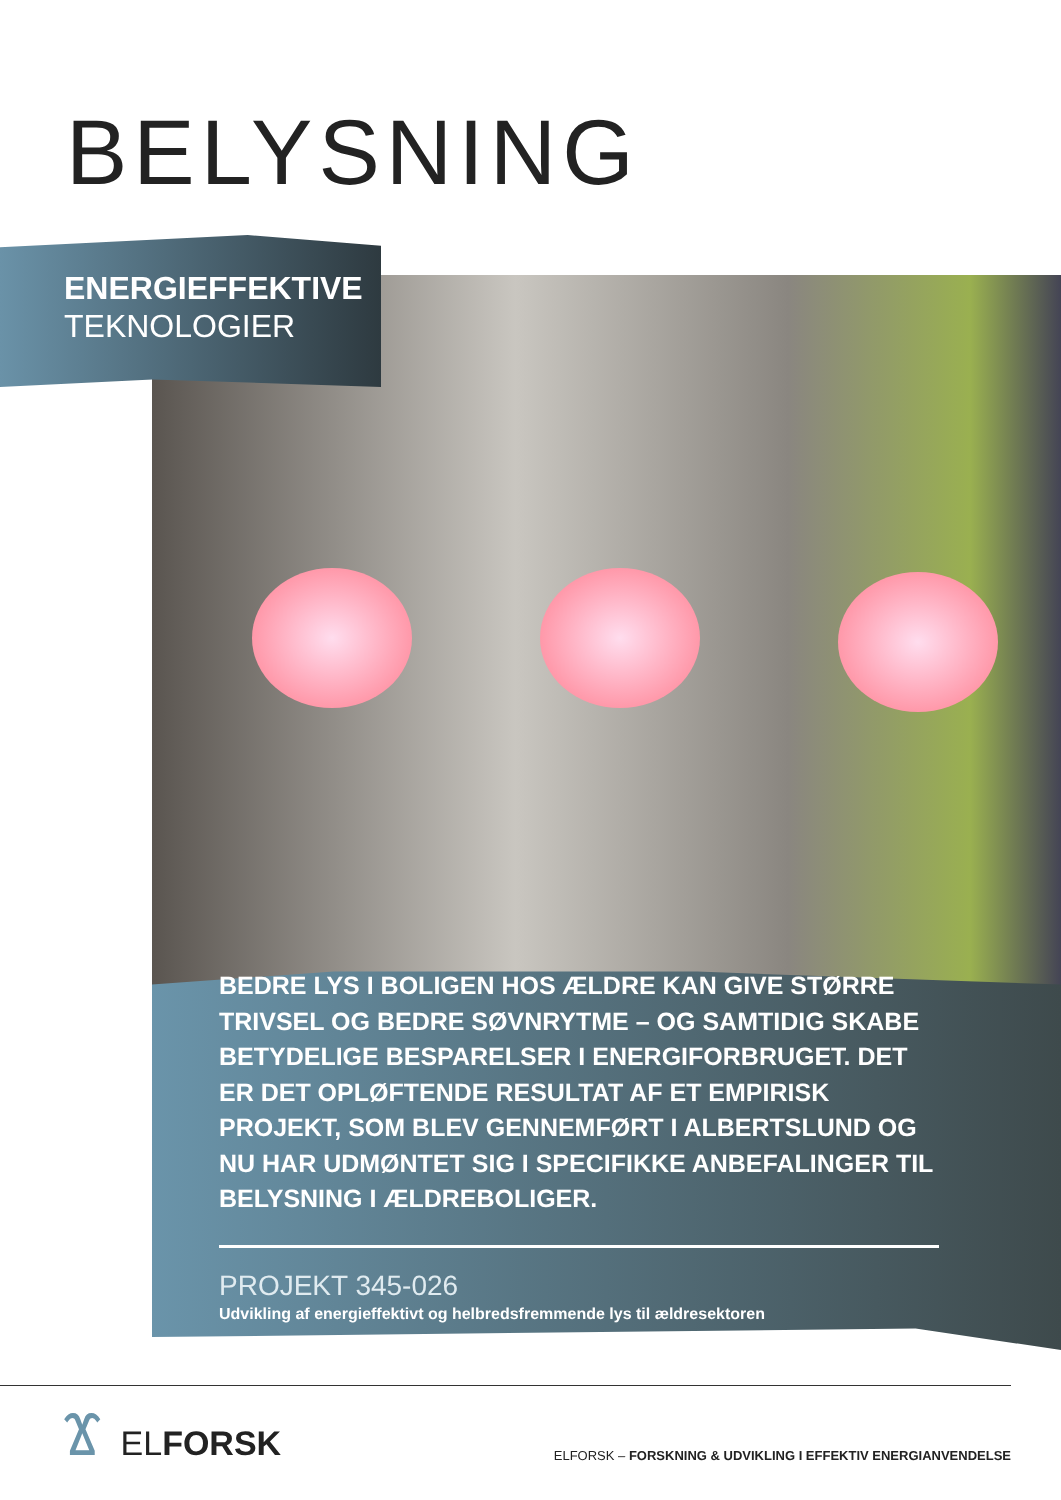BELYSNING
ENERGIEFFEKTIVE
TEKNOLOGIER
BEDRE LYS I BOLIGEN HOS ÆLDRE KAN GIVE STØRRE TRIVSEL OG BEDRE SØVNRYTME – OG SAMTIDIG SKABE BETYDELIGE BESPARELSER I ENERGIFORBRUGET. DET ER DET OPLØFTENDE RESULTAT AF ET EMPIRISK PROJEKT, SOM BLEV GENNEMFØRT I ALBERTSLUND OG NU HAR UDMØNTET SIG I SPECIFIKKE ANBEFALINGER TIL BELYSNING I ÆLDREBOLIGER.
PROJEKT 345-026
Udvikling af energieffektivt og helbredsfremmende lys til ældresektoren
Ϫ ELFORSK
ELFORSK – FORSKNING & UDVIKLING I EFFEKTIV ENERGIANVENDELSE